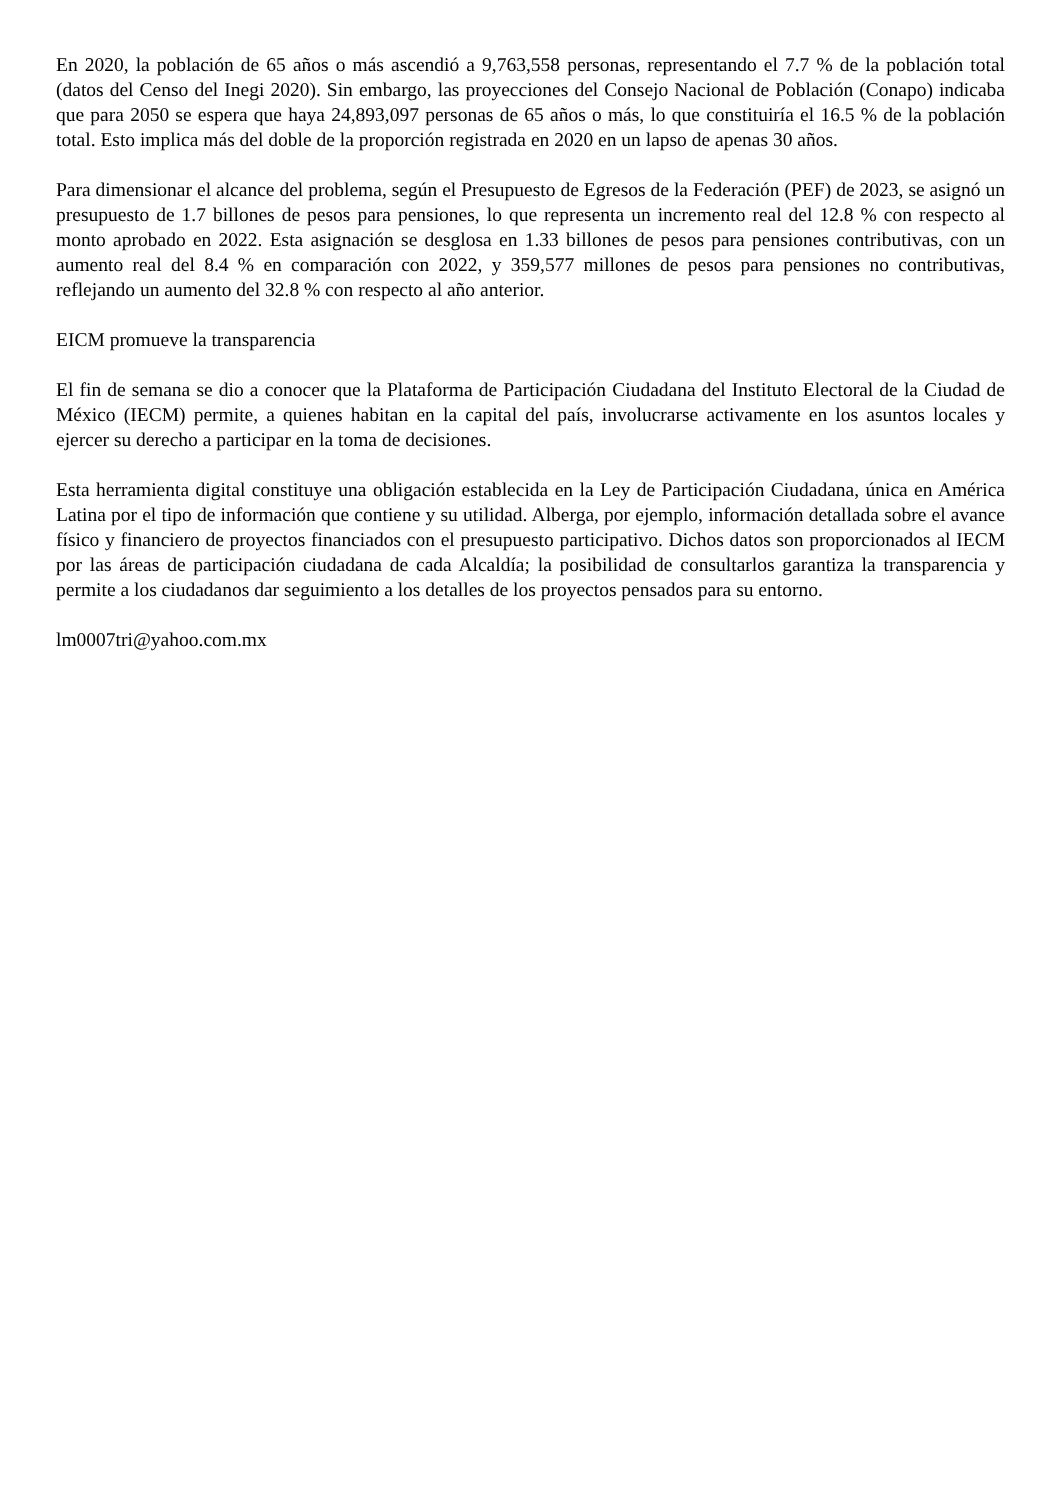En 2020, la población de 65 años o más ascendió a 9,763,558 personas, representando el 7.7 % de la población total (datos del Censo del Inegi 2020). Sin embargo, las proyecciones del Consejo Nacional de Población (Conapo) indicaba que para 2050 se espera que haya 24,893,097 personas de 65 años o más, lo que constituiría el 16.5 % de la población total. Esto implica más del doble de la proporción registrada en 2020 en un lapso de apenas 30 años.
Para dimensionar el alcance del problema, según el Presupuesto de Egresos de la Federación (PEF) de 2023, se asignó un presupuesto de 1.7 billones de pesos para pensiones, lo que representa un incremento real del 12.8 % con respecto al monto aprobado en 2022. Esta asignación se desglosa en 1.33 billones de pesos para pensiones contributivas, con un aumento real del 8.4 % en comparación con 2022, y 359,577 millones de pesos para pensiones no contributivas, reflejando un aumento del 32.8 % con respecto al año anterior.
EICM promueve la transparencia
El fin de semana se dio a conocer que la Plataforma de Participación Ciudadana del Instituto Electoral de la Ciudad de México (IECM) permite, a quienes habitan en la capital del país, involucrarse activamente en los asuntos locales y ejercer su derecho a participar en la toma de decisiones.
Esta herramienta digital constituye una obligación establecida en la Ley de Participación Ciudadana, única en América Latina por el tipo de información que contiene y su utilidad. Alberga, por ejemplo, información detallada sobre el avance físico y financiero de proyectos financiados con el presupuesto participativo. Dichos datos son proporcionados al IECM por las áreas de participación ciudadana de cada Alcaldía; la posibilidad de consultarlos garantiza la transparencia y permite a los ciudadanos dar seguimiento a los detalles de los proyectos pensados para su entorno.
lm0007tri@yahoo.com.mx